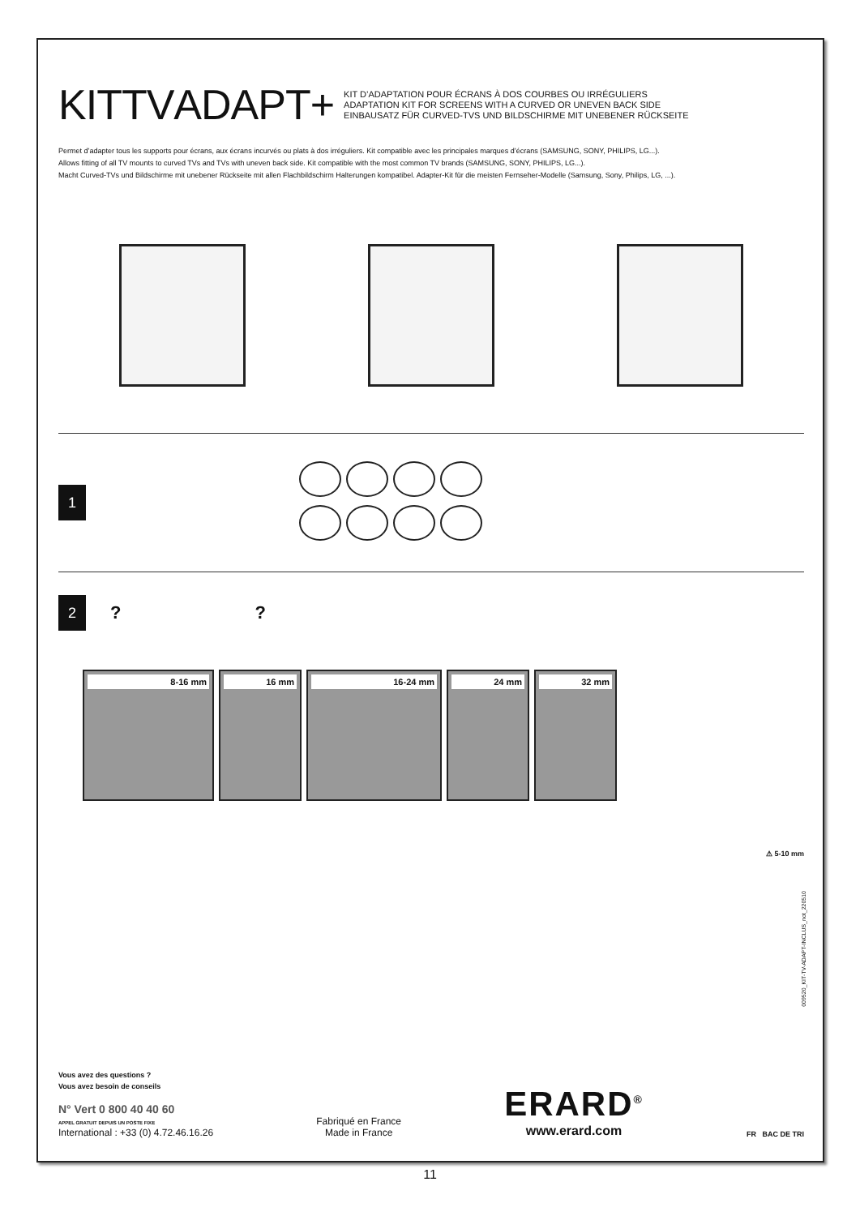KITTVADAPT+
KIT D’ADAPTATION POUR ÉCRANS À DOS COURBES OU IRRÉGULIERS
ADAPTATION KIT FOR SCREENS WITH A CURVED OR UNEVEN BACK SIDE
EINBAUSATZ FÜR CURVED-TVS UND BILDSCHIRME MIT UNEBENER RÜCKSEITE
Permet d’adapter tous les supports pour écrans, aux écrans incurvés ou plats à dos irréguliers. Kit compatible avec les principales marques d’écrans (SAMSUNG, SONY, PHILIPS, LG...).
Allows fitting of all TV mounts to curved TVs and TVs with uneven back side. Kit compatible with the most common TV brands (SAMSUNG, SONY, PHILIPS, LG...).
Macht Curved-TVs und Bildschirme mit unebener Rückseite mit allen Flachbildschirm Halterungen kompatibel. Adapter-Kit für die meisten Fernseher-Modelle (Samsung, Sony, Philips, LG, ...).
1
2
? ?
8-16 mm 16 mm 16-24 mm 24 mm 32 mm
⚠ 5-10 mm
Vous avez des questions ?
Vous avez besoin de conseils
N° Vert 0 800 40 40 60
APPEL GRATUIT DEPUIS UN POSTE FIXE
International : +33 (0) 4.72.46.16.26
Fabriqué en France
Made in France
ERARD<sup>®</sup>
www.erard.com
FR BAC DE TRI
009520_KIT-TV-ADAPT-INCLUS_not_220510
11